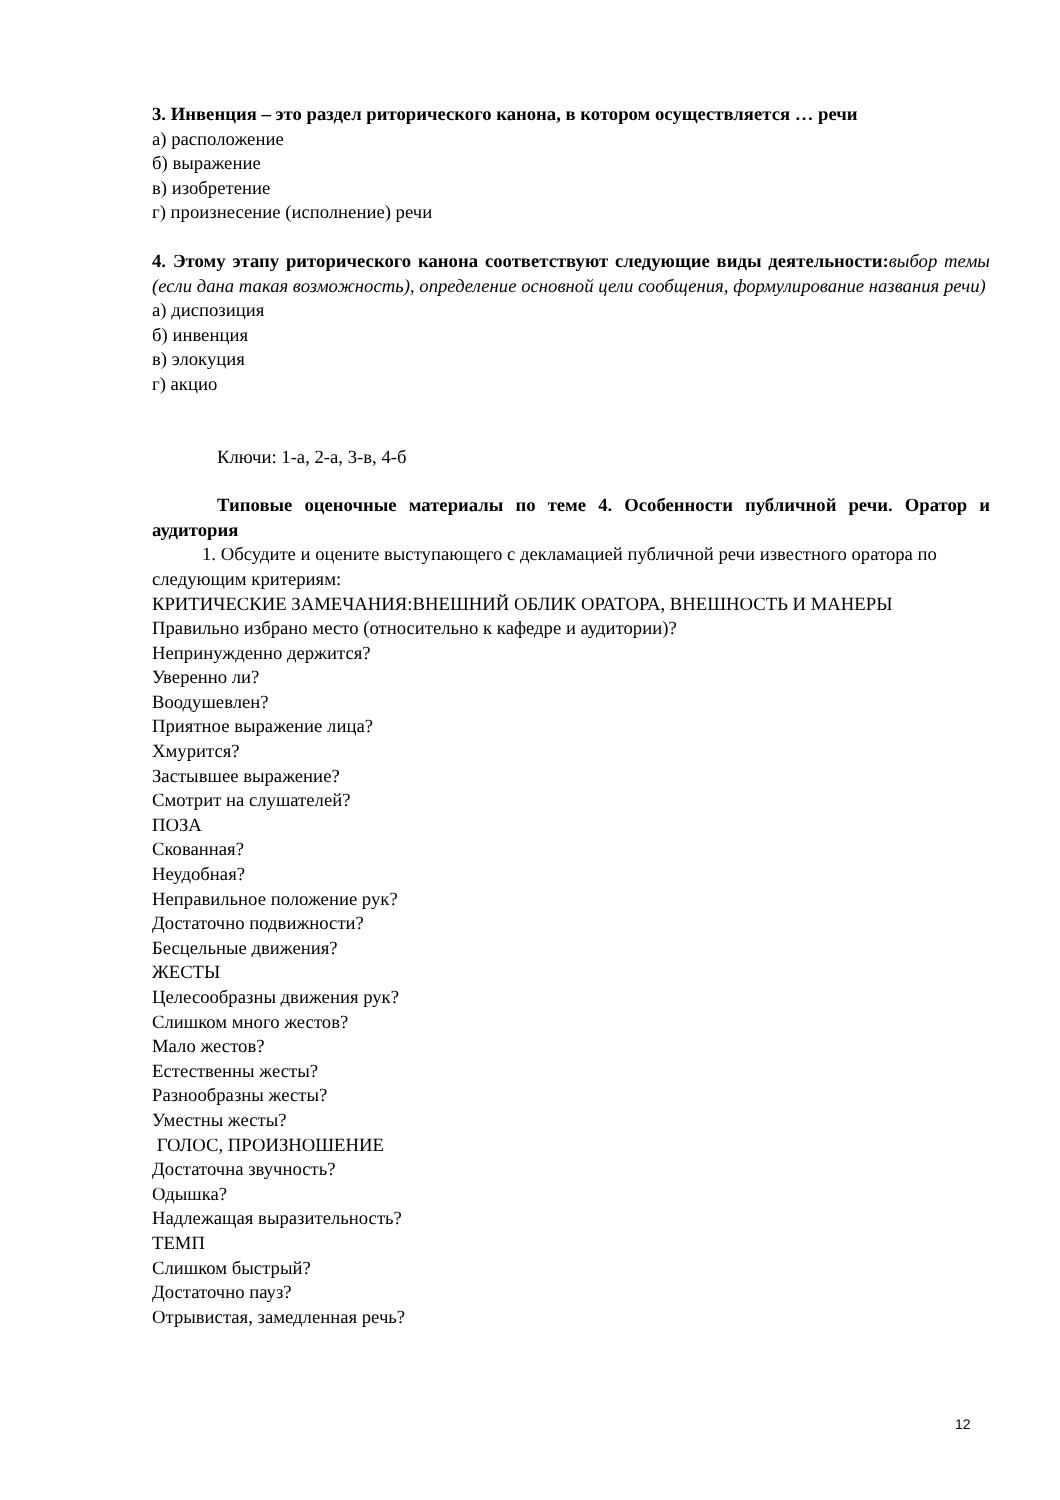3. Инвенция – это раздел риторического канона, в котором осуществляется … речи
а) расположение
б) выражение
в) изобретение
г) произнесение (исполнение) речи
4. Этому этапу риторического канона соответствуют следующие виды деятельности: выбор темы (если дана такая возможность), определение основной цели сообщения, формулирование названия речи)
а) диспозиция
б) инвенция
в) элокуция
г) акцио
Ключи: 1-а, 2-а, 3-в, 4-б
Типовые оценочные материалы по теме 4. Особенности публичной речи. Оратор и аудитория
1. Обсудите и оцените выступающего с декламацией публичной речи известного оратора по следующим критериям:
КРИТИЧЕСКИЕ ЗАМЕЧАНИЯ:ВНЕШНИЙ ОБЛИК ОРАТОРА, ВНЕШНОСТЬ И МАНЕРЫ
Правильно избрано место (относительно к кафедре и аудитории)?
Непринужденно держится?
Уверенно ли?
Воодушевлен?
Приятное выражение лица?
Хмурится?
Застывшее выражение?
Смотрит на слушателей?
ПОЗА
Скованная?
Неудобная?
Неправильное положение рук?
Достаточно подвижности?
Бесцельные движения?
ЖЕСТЫ
Целесообразны движения рук?
Слишком много жестов?
Мало жестов?
Естественны жесты?
Разнообразны жесты?
Уместны жесты?
ГОЛОС, ПРОИЗНОШЕНИЕ
Достаточна звучность?
Одышка?
Надлежащая выразительность?
ТЕМП
Слишком быстрый?
Достаточно пауз?
Отрывистая, замедленная речь?
12